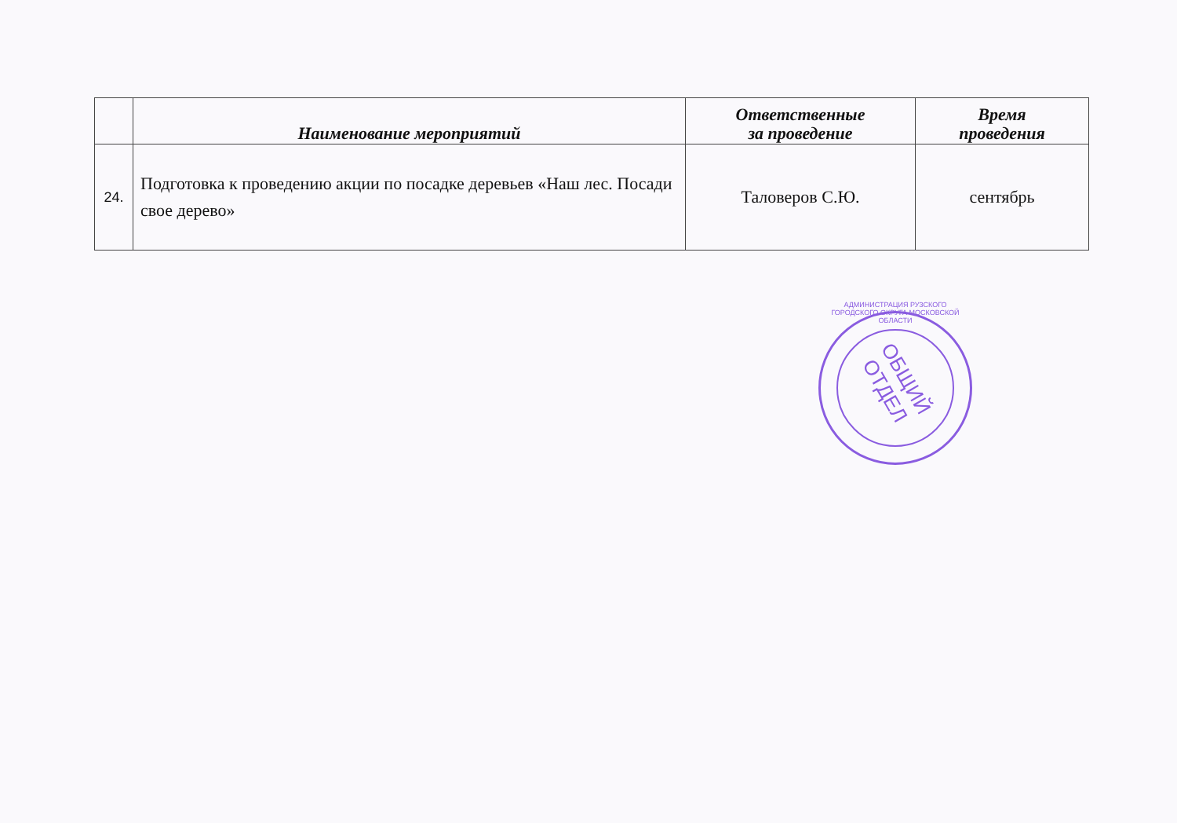| | Наименование мероприятий | Ответственные за проведение | Время проведения |
| --- | --- | --- | --- |
| 24. | Подготовка к проведению акции по посадке деревьев «Наш лес. Посади свое дерево» | Таловеров С.Ю. | сентябрь |
ОБЩИЙ ОТДЕЛ
АДМИНИСТРАЦИЯ РУЗСКОГО ГОРОДСКОГО ОКРУГА МОСКОВСКОЙ ОБЛАСТИ